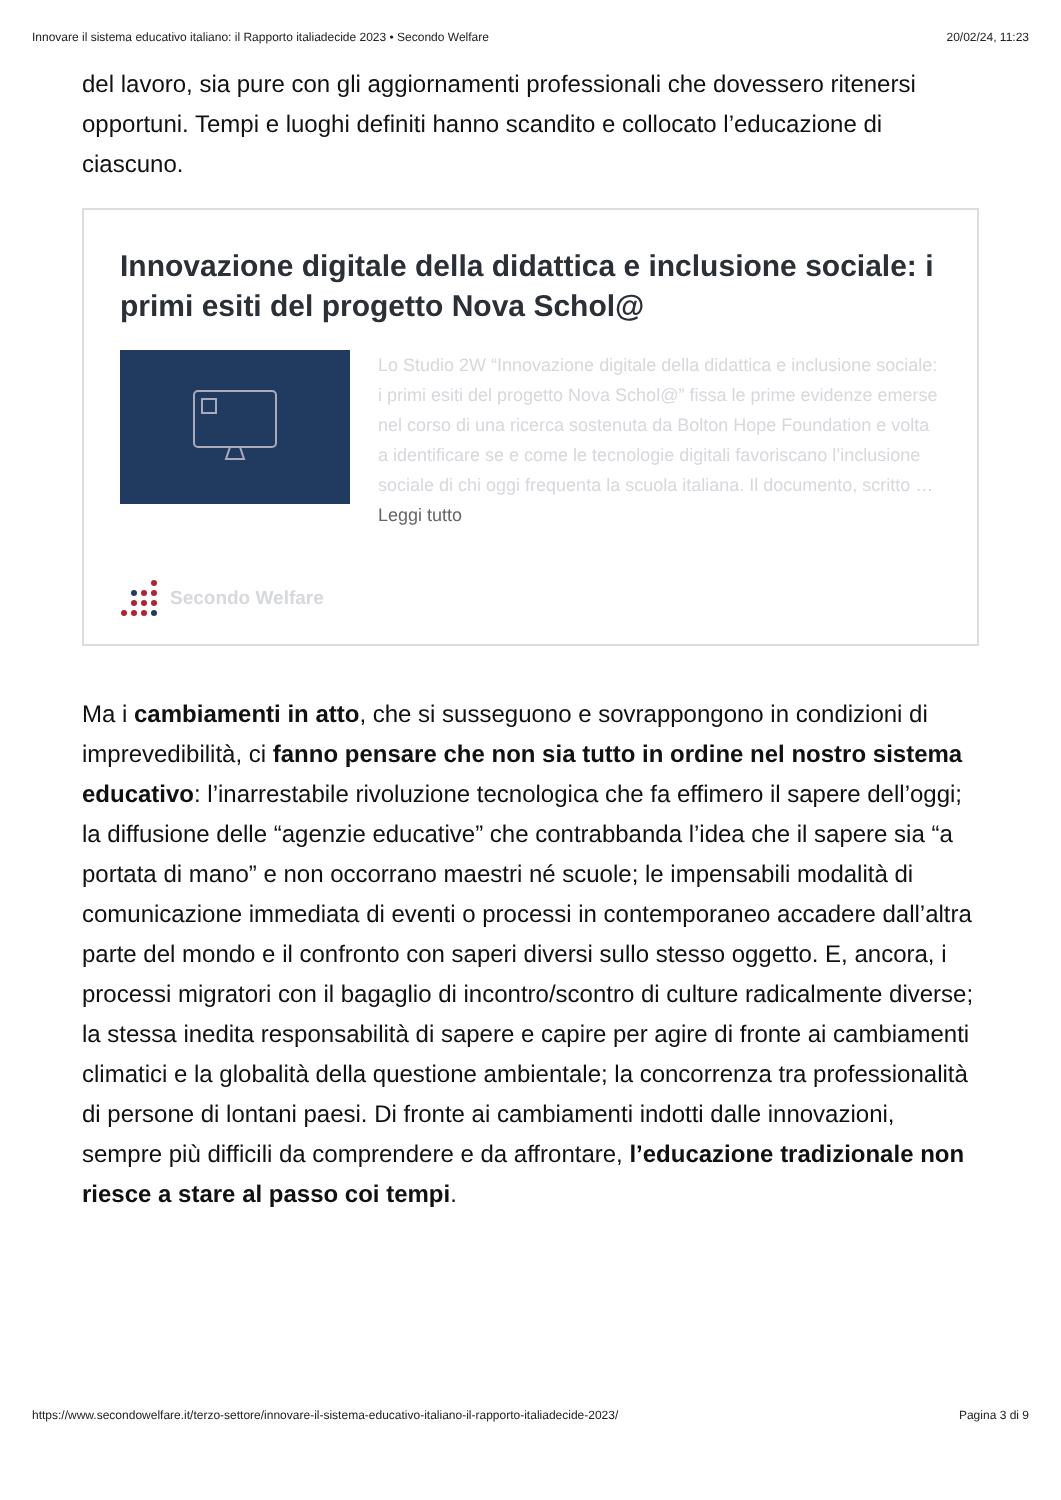Innovare il sistema educativo italiano: il Rapporto italiadecide 2023 • Secondo Welfare 20/02/24, 11:23
del lavoro, sia pure con gli aggiornamenti professionali che dovessero ritenersi opportuni. Tempi e luoghi definiti hanno scandito e collocato l’educazione di ciascuno.
Innovazione digitale della didattica e inclusione sociale: i primi esiti del progetto Nova Schol@
Lo Studio 2W “Innovazione digitale della didattica e inclusione sociale: i primi esiti del progetto Nova Schol@” fissa le prime evidenze emerse nel corso di una ricerca sostenuta da Bolton Hope Foundation e volta a identificare se e come le tecnologie digitali favoriscano l’inclusione sociale di chi oggi frequenta la scuola italiana. Il documento, scritto … Leggi tutto
Secondo Welfare
Ma i cambiamenti in atto, che si susseguono e sovrappongono in condizioni di imprevedibilità, ci fanno pensare che non sia tutto in ordine nel nostro sistema educativo: l’inarrestabile rivoluzione tecnologica che fa effimero il sapere dell’oggi; la diffusione delle “agenzie educative” che contrabbanda l’idea che il sapere sia “a portata di mano” e non occorrano maestri né scuole; le impensabili modalità di comunicazione immediata di eventi o processi in contemporaneo accadere dall’altra parte del mondo e il confronto con saperi diversi sullo stesso oggetto. E, ancora, i processi migratori con il bagaglio di incontro/scontro di culture radicalmente diverse; la stessa inedita responsabilità di sapere e capire per agire di fronte ai cambiamenti climatici e la globalità della questione ambientale; la concorrenza tra professionalità di persone di lontani paesi. Di fronte ai cambiamenti indotti dalle innovazioni, sempre più difficili da comprendere e da affrontare, l’educazione tradizionale non riesce a stare al passo coi tempi.
https://www.secondowelfare.it/terzo-settore/innovare-il-sistema-educativo-italiano-il-rapporto-italiadecide-2023/ Pagina 3 di 9